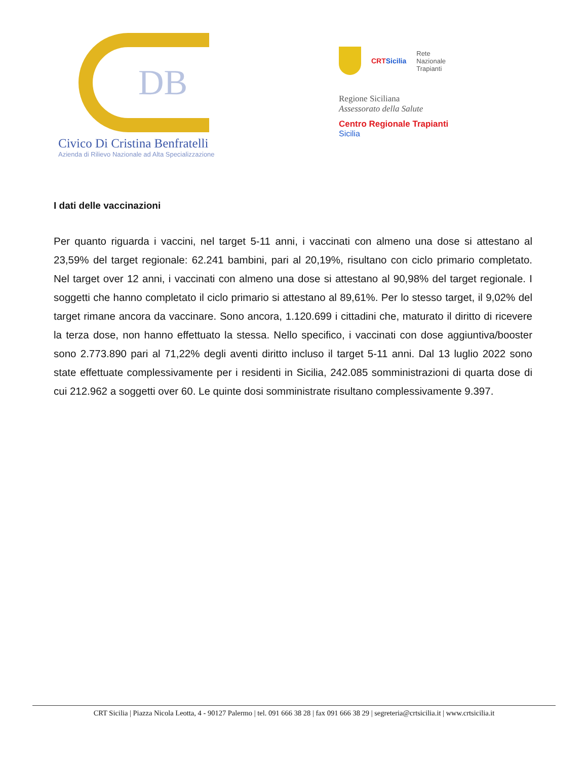DB
Civico Di Cristina Benfratelli
Azienda di Rilievo Nazionale ad Alta Specializzazione
CRTSicilia
Rete
Nazionale
Trapianti
Regione Siciliana
Assessorato della Salute
Centro Regionale Trapianti
Sicilia
I dati delle vaccinazioni
Per quanto riguarda i vaccini, nel target 5-11 anni, i vaccinati con almeno una dose si attestano al 23,59% del target regionale: 62.241 bambini, pari al 20,19%, risultano con ciclo primario completato. Nel target over 12 anni, i vaccinati con almeno una dose si attestano al 90,98% del target regionale. I soggetti che hanno completato il ciclo primario si attestano al 89,61%. Per lo stesso target, il 9,02% del target rimane ancora da vaccinare. Sono ancora, 1.120.699 i cittadini che, maturato il diritto di ricevere la terza dose, non hanno effettuato la stessa. Nello specifico, i vaccinati con dose aggiuntiva/booster sono 2.773.890 pari al 71,22% degli aventi diritto incluso il target 5-11 anni. Dal 13 luglio 2022 sono state effettuate complessivamente per i residenti in Sicilia, 242.085 somministrazioni di quarta dose di cui 212.962 a soggetti over 60. Le quinte dosi somministrate risultano complessivamente 9.397.
CRT Sicilia | Piazza Nicola Leotta, 4 - 90127 Palermo | tel. 091 666 38 28 | fax 091 666 38 29 | segreteria@crtsicilia.it | www.crtsicilia.it